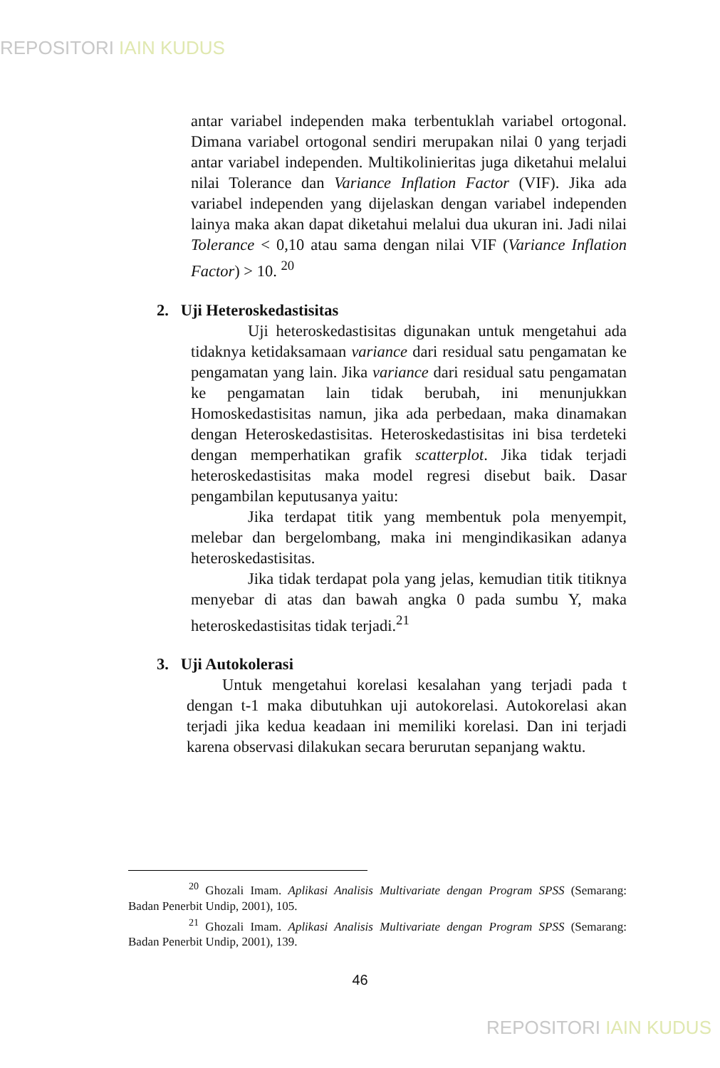REPOSITORI IAIN KUDUS
antar variabel independen maka terbentuklah variabel ortogonal. Dimana variabel ortogonal sendiri merupakan nilai 0 yang terjadi antar variabel independen. Multikolinieritas juga diketahui melalui nilai Tolerance dan Variance Inflation Factor (VIF). Jika ada variabel independen yang dijelaskan dengan variabel independen lainya maka akan dapat diketahui melalui dua ukuran ini. Jadi nilai Tolerance < 0,10 atau sama dengan nilai VIF (Variance Inflation Factor) > 10. <sup>20</sup>
2. Uji Heteroskedastisitas
Uji heteroskedastisitas digunakan untuk mengetahui ada tidaknya ketidaksamaan variance dari residual satu pengamatan ke pengamatan yang lain. Jika variance dari residual satu pengamatan ke pengamatan lain tidak berubah, ini menunjukkan Homoskedastisitas namun, jika ada perbedaan, maka dinamakan dengan Heteroskedastisitas. Heteroskedastisitas ini bisa terdeteki dengan memperhatikan grafik scatterplot. Jika tidak terjadi heteroskedastisitas maka model regresi disebut baik. Dasar pengambilan keputusanya yaitu:
Jika terdapat titik yang membentuk pola menyempit, melebar dan bergelombang, maka ini mengindikasikan adanya heteroskedastisitas.
Jika tidak terdapat pola yang jelas, kemudian titik titiknya menyebar di atas dan bawah angka 0 pada sumbu Y, maka heteroskedastisitas tidak terjadi.<sup>21</sup>
3. Uji Autokolerasi
Untuk mengetahui korelasi kesalahan yang terjadi pada t dengan t-1 maka dibutuhkan uji autokorelasi. Autokorelasi akan terjadi jika kedua keadaan ini memiliki korelasi. Dan ini terjadi karena observasi dilakukan secara berurutan sepanjang waktu.
<sup>20</sup> Ghozali Imam. Aplikasi Analisis Multivariate dengan Program SPSS (Semarang: Badan Penerbit Undip, 2001), 105.
<sup>21</sup> Ghozali Imam. Aplikasi Analisis Multivariate dengan Program SPSS (Semarang: Badan Penerbit Undip, 2001), 139.
46
REPOSITORI IAIN KUDUS